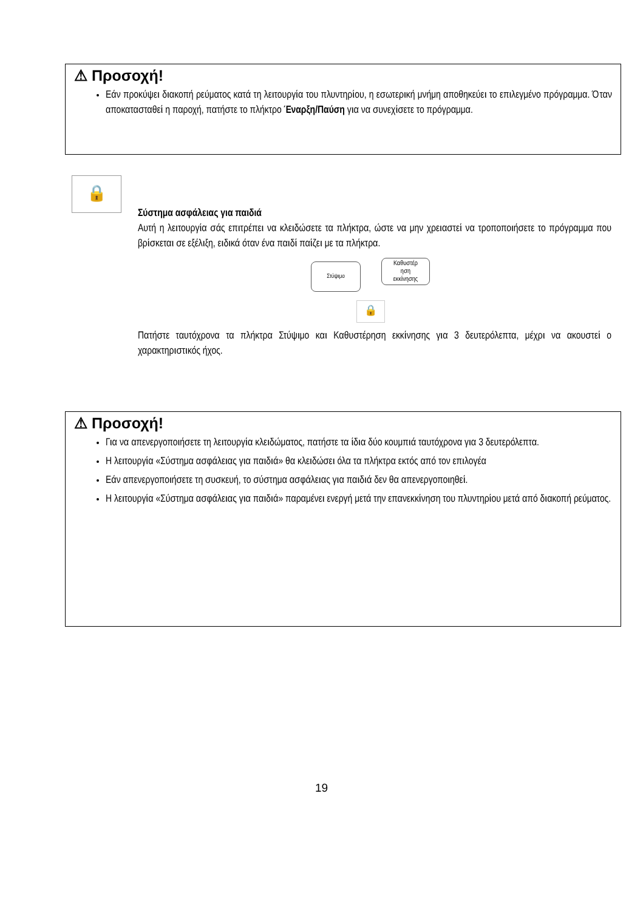⚠ Προσοχή!
Εάν προκύψει διακοπή ρεύματος κατά τη λειτουργία του πλυντηρίου, η εσωτερική μνήμη αποθηκεύει το επιλεγμένο πρόγραμμα. Όταν αποκατασταθεί η παροχή, πατήστε το πλήκτρο Έναρξη/Παύση για να συνεχίσετε το πρόγραμμα.
🔒
Σύστημα ασφάλειας για παιδιά
Αυτή η λειτουργία σάς επιτρέπει να κλειδώσετε τα πλήκτρα, ώστε να μην χρειαστεί να τροποποιήσετε το πρόγραμμα που βρίσκεται σε εξέλιξη, ειδικά όταν ένα παιδί παίζει με τα πλήκτρα.
Στύψιμο Καθυστέρ
ηση
εκκίνησης
🔒
Πατήστε ταυτόχρονα τα πλήκτρα Στύψιμο και Καθυστέρηση εκκίνησης για 3 δευτερόλεπτα, μέχρι να ακουστεί ο χαρακτηριστικός ήχος.
⚠ Προσοχή!
Για να απενεργοποιήσετε τη λειτουργία κλειδώματος, πατήστε τα ίδια δύο κουμπιά ταυτόχρονα για 3 δευτερόλεπτα.
Η λειτουργία «Σύστημα ασφάλειας για παιδιά» θα κλειδώσει όλα τα πλήκτρα εκτός από τον επιλογέα
Εάν απενεργοποιήσετε τη συσκευή, το σύστημα ασφάλειας για παιδιά δεν θα απενεργοποιηθεί.
Η λειτουργία «Σύστημα ασφάλειας για παιδιά» παραμένει ενεργή μετά την επανεκκίνηση του πλυντηρίου μετά από διακοπή ρεύματος.
19